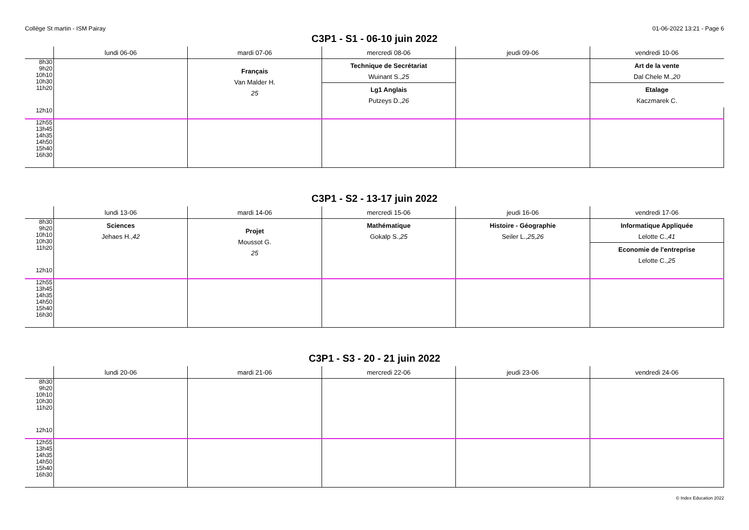Collège St martin - ISM Pairay 01-06-2022 13:21 - Page 6
C3P1 - S1 - 06-10 juin 2022
| | lundi 06-06 | mardi 07-06 | mercredi 08-06 | jeudi 09-06 | vendredi 10-06 |
| --- | --- | --- | --- | --- | --- |
| 8h30 9h20 10h10 10h30 11h20 | | Français Van Malder H. 25 | Technique de Secrétariat Wuinant S., 25 Lg1 Anglais Putzeys D., 26 | | Art de la vente Dal Chele M., 20 Etalage Kaczmarek C. |
| 12h10 | | | | | |
| 12h55 13h45 14h35 14h50 15h40 16h30 | | | | | |
C3P1 - S2 - 13-17 juin 2022
| | lundi 13-06 | mardi 14-06 | mercredi 15-06 | jeudi 16-06 | vendredi 17-06 |
| --- | --- | --- | --- | --- | --- |
| 8h30 9h20 10h10 10h30 11h20 | Sciences Jehaes H., 42 | Projet Moussot G. 25 | Mathématique Gokalp S., 25 | Histoire - Géographie Seiler L., 25,26 | Informatique Appliquée Lelotte C., 41 Economie de l'entreprise Lelotte C., 25 |
| 12h10 | | | | | |
| 12h55 13h45 14h35 14h50 15h40 16h30 | | | | | |
C3P1 - S3 - 20 - 21 juin 2022
| | lundi 20-06 | mardi 21-06 | mercredi 22-06 | jeudi 23-06 | vendredi 24-06 |
| --- | --- | --- | --- | --- | --- |
| 8h30 9h20 10h10 10h30 11h20 | | | | | |
| 12h10 | | | | | |
| 12h55 13h45 14h35 14h50 15h40 16h30 | | | | | |
© Index Education 2022